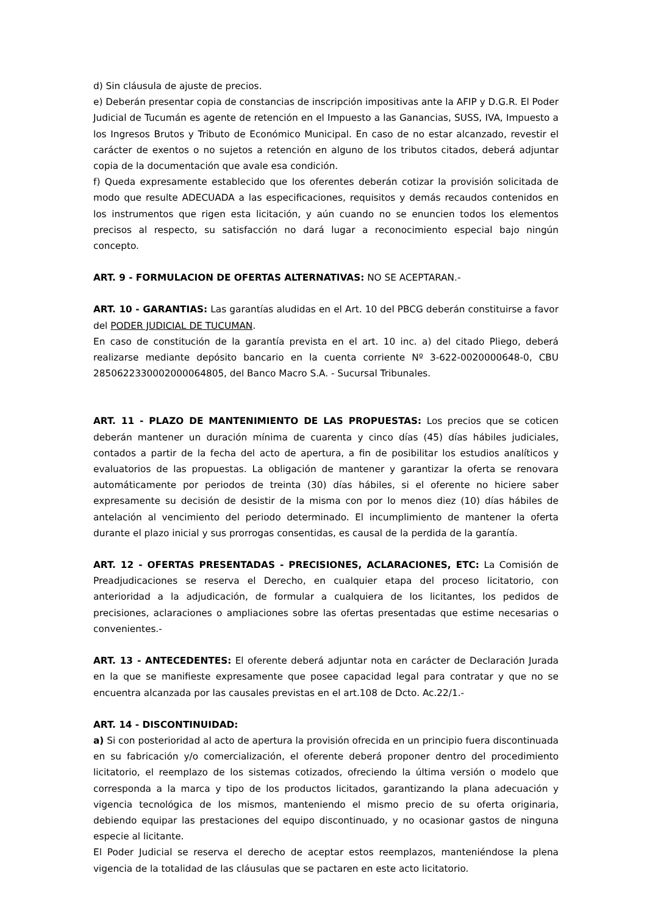d) Sin cláusula de ajuste de precios.
e) Deberán presentar copia de constancias de inscripción impositivas ante la AFIP y D.G.R. El Poder Judicial de Tucumán es agente de retención en el Impuesto a las Ganancias, SUSS, IVA, Impuesto a los Ingresos Brutos y Tributo de Económico Municipal. En caso de no estar alcanzado, revestir el carácter de exentos o no sujetos a retención en alguno de los tributos citados, deberá adjuntar copia de la documentación que avale esa condición.
f) Queda expresamente establecido que los oferentes deberán cotizar la provisión solicitada de modo que resulte ADECUADA a las especificaciones, requisitos y demás recaudos contenidos en los instrumentos que rigen esta licitación, y aún cuando no se enuncien todos los elementos precisos al respecto, su satisfacción no dará lugar a reconocimiento especial bajo ningún concepto.
ART. 9 - FORMULACION DE OFERTAS ALTERNATIVAS: NO SE ACEPTARAN.-
ART. 10 - GARANTIAS: Las garantías aludidas en el Art. 10 del PBCG deberán constituirse a favor del PODER JUDICIAL DE TUCUMAN.
En caso de constitución de la garantía prevista en el art. 10 inc. a) del citado Pliego, deberá realizarse mediante depósito bancario en la cuenta corriente Nº 3-622-0020000648-0, CBU 2850622330002000064805, del Banco Macro S.A. - Sucursal Tribunales.
ART. 11 - PLAZO DE MANTENIMIENTO DE LAS PROPUESTAS: Los precios que se coticen deberán mantener un duración mínima de cuarenta y cinco días (45) días hábiles judiciales, contados a partir de la fecha del acto de apertura, a fin de posibilitar los estudios analíticos y evaluatorios de las propuestas. La obligación de mantener y garantizar la oferta se renovara automáticamente por periodos de treinta (30) días hábiles, si el oferente no hiciere saber expresamente su decisión de desistir de la misma con por lo menos diez (10) días hábiles de antelación al vencimiento del periodo determinado. El incumplimiento de mantener la oferta durante el plazo inicial y sus prorrogas consentidas, es causal de la perdida de la garantía.
ART. 12 - OFERTAS PRESENTADAS - PRECISIONES, ACLARACIONES, ETC: La Comisión de Preadjudicaciones se reserva el Derecho, en cualquier etapa del proceso licitatorio, con anterioridad a la adjudicación, de formular a cualquiera de los licitantes, los pedidos de precisiones, aclaraciones o ampliaciones sobre las ofertas presentadas que estime necesarias o convenientes.-
ART. 13 - ANTECEDENTES: El oferente deberá adjuntar nota en carácter de Declaración Jurada en la que se manifieste expresamente que posee capacidad legal para contratar y que no se encuentra alcanzada por las causales previstas en el art.108 de Dcto. Ac.22/1.-
ART. 14 - DISCONTINUIDAD:
a) Si con posterioridad al acto de apertura la provisión ofrecida en un principio fuera discontinuada en su fabricación y/o comercialización, el oferente deberá proponer dentro del procedimiento licitatorio, el reemplazo de los sistemas cotizados, ofreciendo la última versión o modelo que corresponda a la marca y tipo de los productos licitados, garantizando la plana adecuación y vigencia tecnológica de los mismos, manteniendo el mismo precio de su oferta originaria, debiendo equipar las prestaciones del equipo discontinuado, y no ocasionar gastos de ninguna especie al licitante.
El Poder Judicial se reserva el derecho de aceptar estos reemplazos, manteniéndose la plena vigencia de la totalidad de las cláusulas que se pactaren en este acto licitatorio.